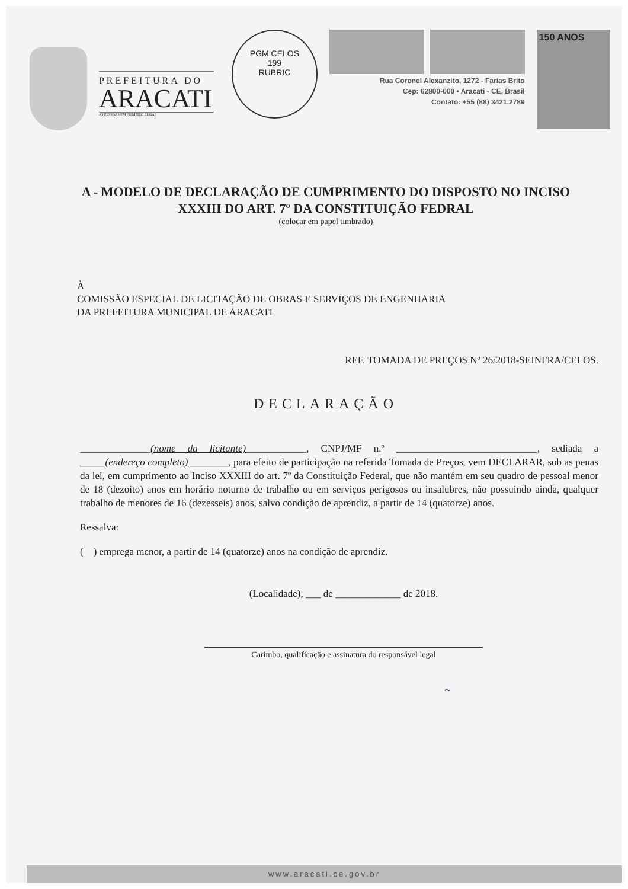PREFEITURA DO
ARACATI
AS PESSOAS EM PRIMEIRO LUGAR
PGM CELOS
199
RUBRIC
Rua Coronel Alexanzito, 1272 - Farias Brito
Cep: 62800-000 • Aracati - CE, Brasil
Contato: +55 (88) 3421.2789
150 ANOS
A - MODELO DE DECLARAÇÃO DE CUMPRIMENTO DO DISPOSTO NO INCISO XXXIII DO ART. 7º DA CONSTITUIÇÃO FEDRAL
(colocar em papel timbrado)
À
COMISSÃO ESPECIAL DE LICITAÇÃO DE OBRAS E SERVIÇOS DE ENGENHARIA
DA PREFEITURA MUNICIPAL DE ARACATI
REF. TOMADA DE PREÇOS Nº 26/2018-SEINFRA/CELOS.
DECLARAÇÃO
______________(nome da licitante)____________, CNPJ/MF n.º ____________________________, sediada a _____(endereço completo)________, para efeito de participação na referida Tomada de Preços, vem DECLARAR, sob as penas da lei, em cumprimento ao Inciso XXXIII do art. 7º da Constituição Federal, que não mantém em seu quadro de pessoal menor de 18 (dezoito) anos em horário noturno de trabalho ou em serviços perigosos ou insalubres, não possuindo ainda, qualquer trabalho de menores de 16 (dezesseis) anos, salvo condição de aprendiz, a partir de 14 (quatorze) anos.
Ressalva:
( ) emprega menor, a partir de 14 (quatorze) anos na condição de aprendiz.
(Localidade), ___ de _____________ de 2018.
Carimbo, qualificação e assinatura do responsável legal
~
www.aracati.ce.gov.br